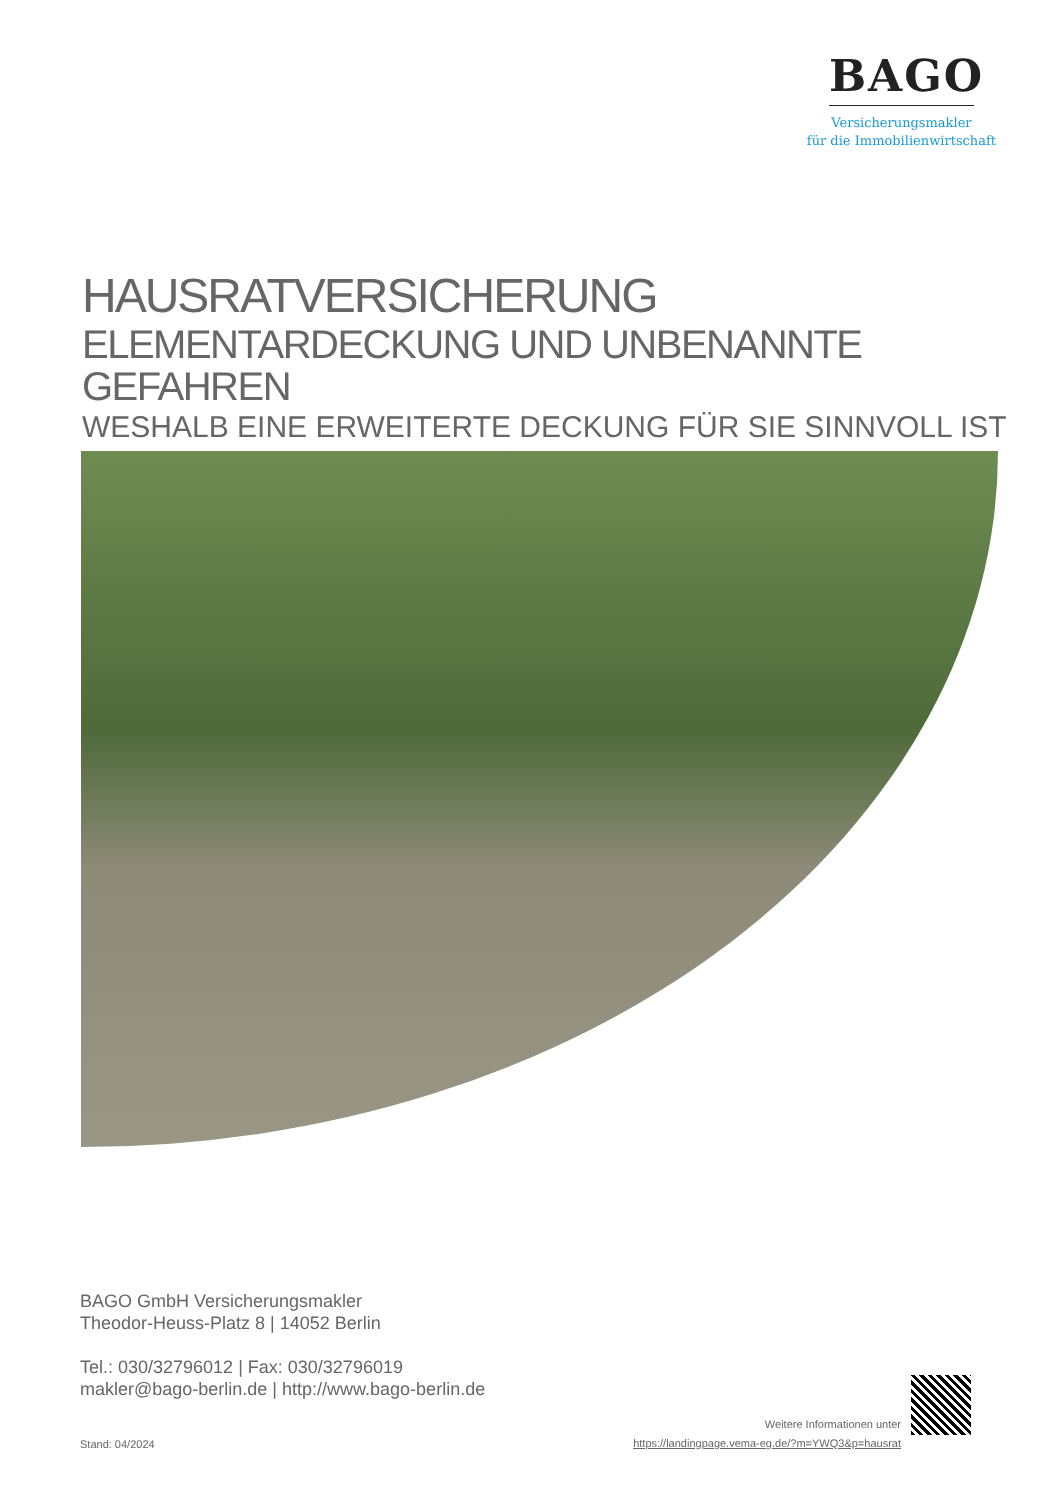BAGO
Versicherungsmakler
für die Immobilienwirtschaft
HAUSRATVERSICHERUNG
ELEMENTARDECKUNG UND UNBENANNTE GEFAHREN
WESHALB EINE ERWEITERTE DECKUNG FÜR SIE SINNVOLL IST
BAGO GmbH Versicherungsmakler
Theodor-Heuss-Platz 8 | 14052 Berlin
Tel.: 030/32796012 | Fax: 030/32796019
makler@bago-berlin.de | http://www.bago-berlin.de
Stand: 04/2024
Weitere Informationen unter
https://landingpage.vema-eg.de/?m=YWQ3&p=hausrat